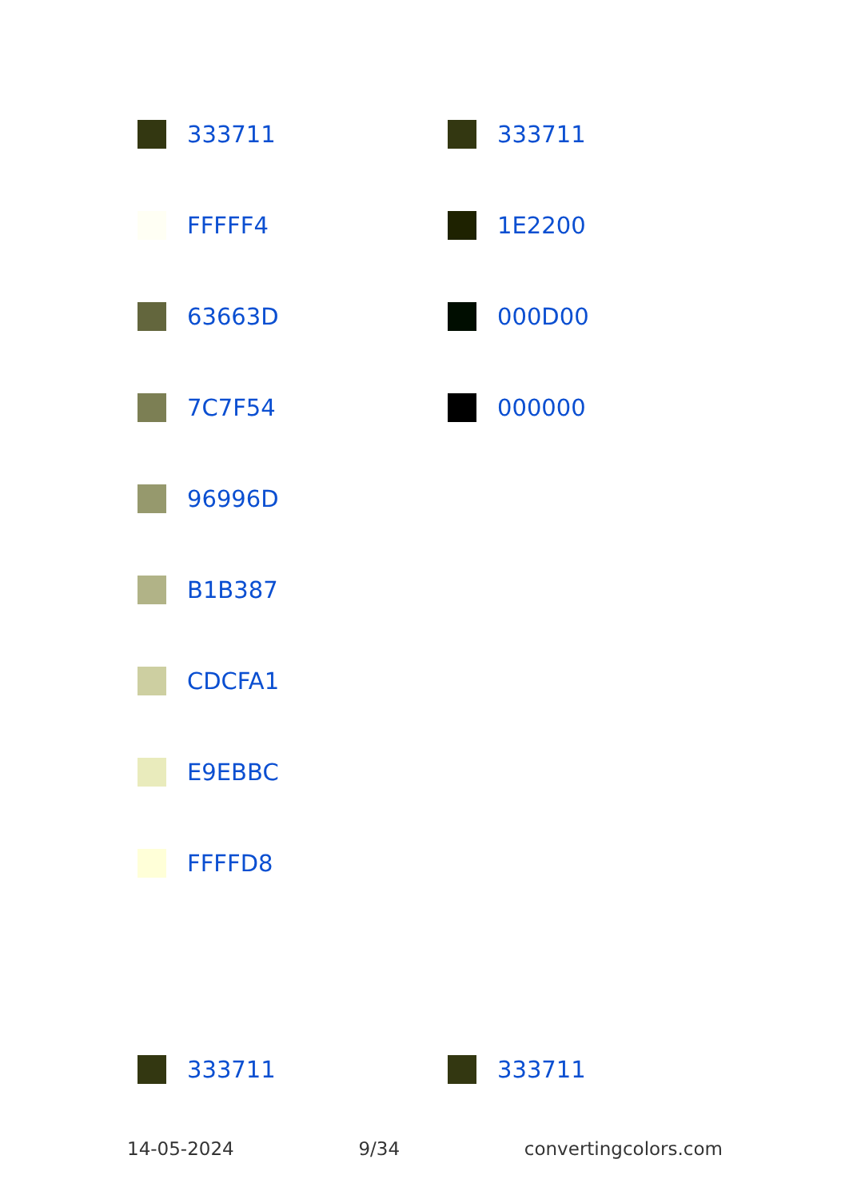333711
FFFFF4
63663D
7C7F54
96996D
B1B387
CDCFA1
E9EBBC
FFFFD8
333711
1E2200
000D00
000000
333711 333711
14-05-2024 9/34 convertingcolors.com